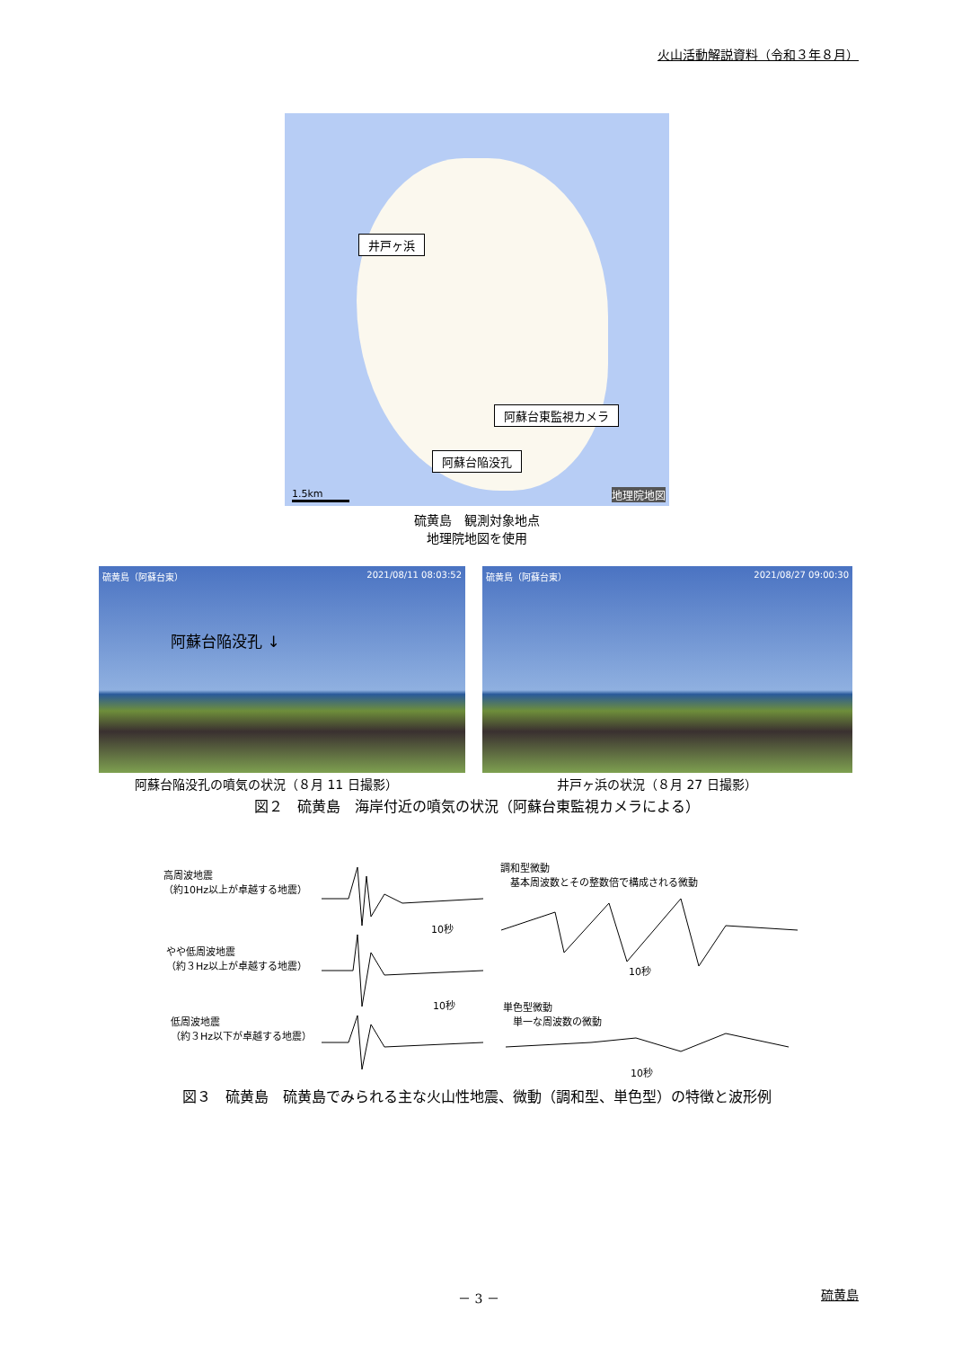火山活動解説資料（令和３年８月）
井戸ヶ浜
阿蘇台東監視カメラ
阿蘇台陥没孔
1.5km 地理院地図
硫黄島　観測対象地点
地理院地図を使用
硫黄島（阿蘇台東） 2021/08/11 08:03:52
阿蘇台陥没孔 ↓
硫黄島（阿蘇台東） 2021/08/27 09:00:30
阿蘇台陥没孔の噴気の状況（８月 11 日撮影）
井戸ヶ浜の状況（８月 27 日撮影）
図２　硫黄島　海岸付近の噴気の状況（阿蘇台東監視カメラによる）
高周波地震
（約10Hz以上が卓越する地震）
10秒
やや低周波地震
（約３Hz以上が卓越する地震）
10秒
低周波地震
（約３Hz以下が卓越する地震）
調和型微動
　基本周波数とその整数倍で構成される微動
10秒
単色型微動
　単一な周波数の微動
10秒
図３　硫黄島　硫黄島でみられる主な火山性地震、微動（調和型、単色型）の特徴と波形例
－ 3 － 硫黄島